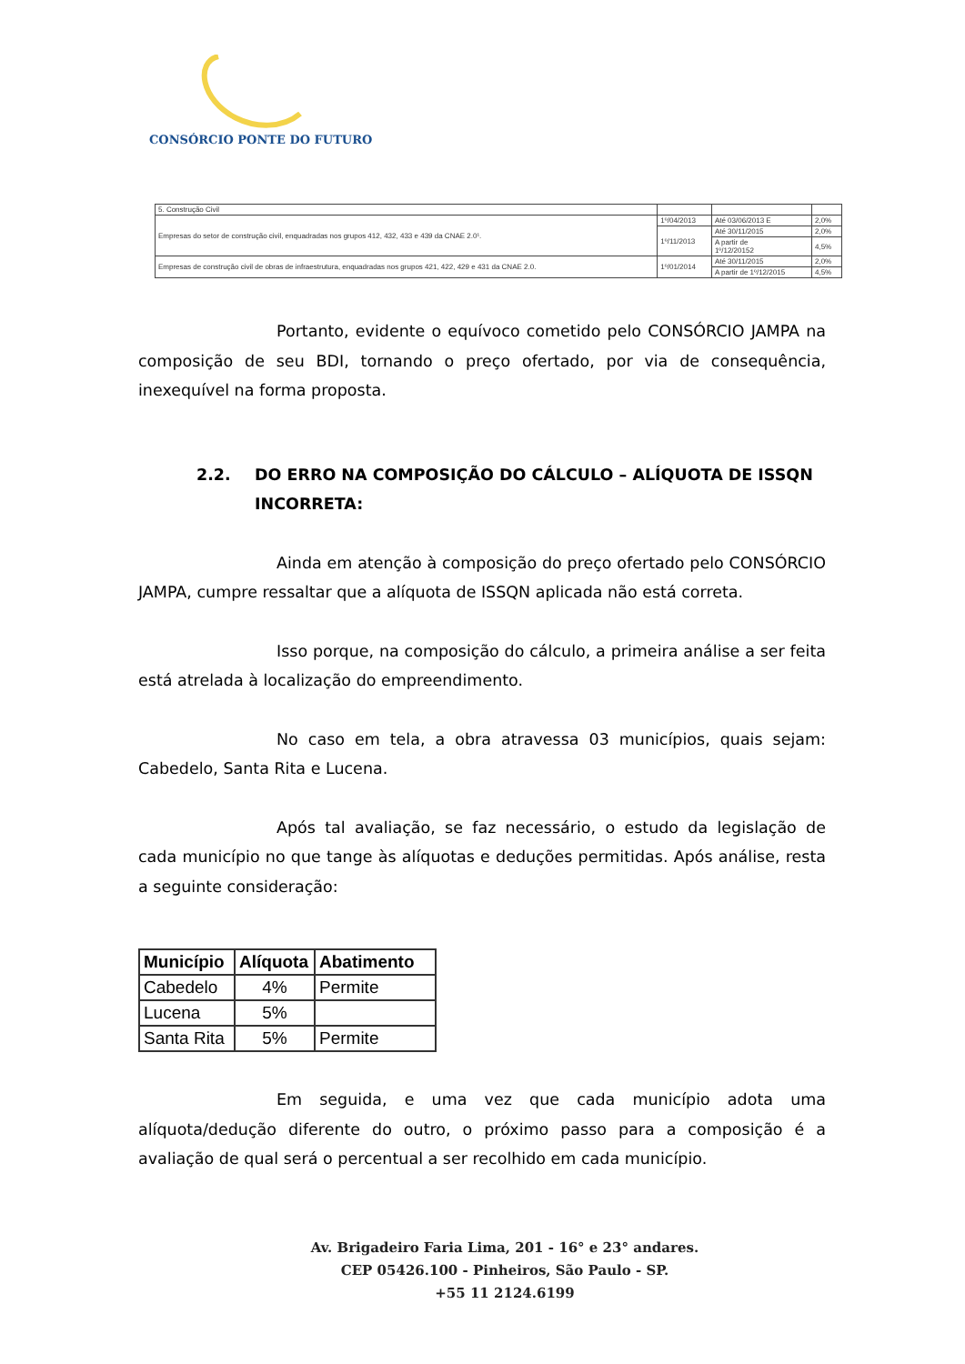CONSÓRCIO PONTE DO FUTURO
| 5. Construção Civil | | | |
| Empresas do setor de construção civil, enquadradas nos grupos 412, 432, 433 e 439 da CNAE 2.0¹. | 1º/04/2013 | Até 03/06/2013 E | 2,0% |
| | 1º/11/2013 | Até 30/11/2015 | 2,0% |
| | | A partir de 1º/12/20152 | 4,5% |
| Empresas de construção civil de obras de infraestrutura, enquadradas nos grupos 421, 422, 429 e 431 da CNAE 2.0. | 1º/01/2014 | Até 30/11/2015 | 2,0% |
| | | A partir de 1º/12/2015 | 4,5% |
Portanto, evidente o equívoco cometido pelo CONSÓRCIO JAMPA na composição de seu BDI, tornando o preço ofertado, por via de consequência, inexequível na forma proposta.
2.2. DO ERRO NA COMPOSIÇÃO DO CÁLCULO – ALÍQUOTA DE ISSQN INCORRETA:
Ainda em atenção à composição do preço ofertado pelo CONSÓRCIO JAMPA, cumpre ressaltar que a alíquota de ISSQN aplicada não está correta.
Isso porque, na composição do cálculo, a primeira análise a ser feita está atrelada à localização do empreendimento.
No caso em tela, a obra atravessa 03 municípios, quais sejam: Cabedelo, Santa Rita e Lucena.
Após tal avaliação, se faz necessário, o estudo da legislação de cada município no que tange às alíquotas e deduções permitidas. Após análise, resta a seguinte consideração:
| Município | Alíquota | Abatimento |
| --- | --- | --- |
| Cabedelo | 4% | Permite |
| Lucena | 5% | |
| Santa Rita | 5% | Permite |
Em seguida, e uma vez que cada município adota uma alíquota/dedução diferente do outro, o próximo passo para a composição é a avaliação de qual será o percentual a ser recolhido em cada município.
Av. Brigadeiro Faria Lima, 201 - 16° e 23° andares.
CEP 05426.100 - Pinheiros, São Paulo - SP.
+55 11 2124.6199